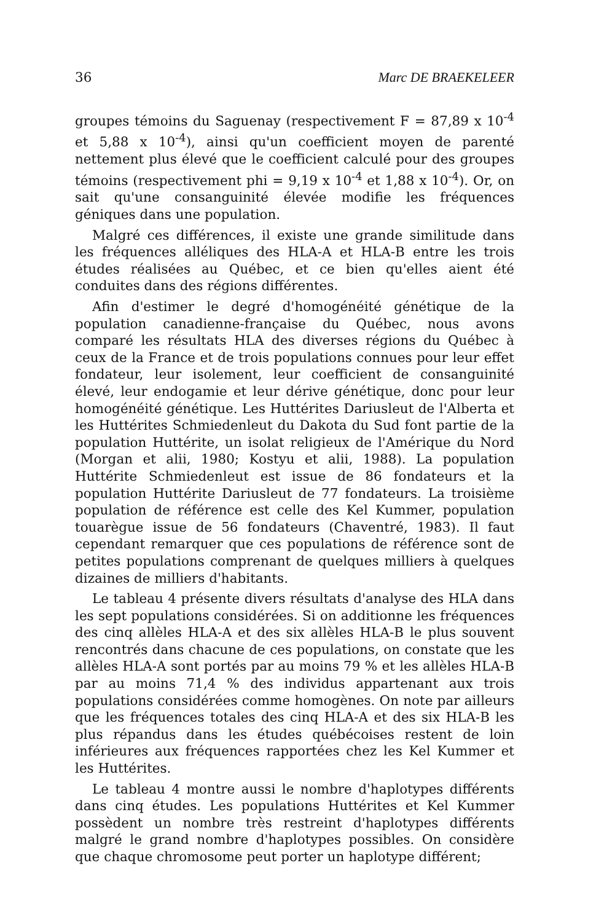36 Marc DE BRAEKELEER
groupes témoins du Saguenay (respectivement F = 87,89 x 10<sup>-4</sup> et 5,88 x 10<sup>-4</sup>), ainsi qu'un coefficient moyen de parenté nettement plus élevé que le coefficient calculé pour des groupes témoins (respectivement phi = 9,19 x 10<sup>-4</sup> et 1,88 x 10<sup>-4</sup>). Or, on sait qu'une consanguinité élevée modifie les fréquences géniques dans une population.
Malgré ces différences, il existe une grande similitude dans les fréquences alléliques des HLA-A et HLA-B entre les trois études réalisées au Québec, et ce bien qu'elles aient été conduites dans des régions différentes.
Afin d'estimer le degré d'homogénéité génétique de la population canadienne-française du Québec, nous avons comparé les résultats HLA des diverses régions du Québec à ceux de la France et de trois populations connues pour leur effet fondateur, leur isolement, leur coefficient de consanguinité élevé, leur endogamie et leur dérive génétique, donc pour leur homogénéité génétique. Les Huttérites Dariusleut de l'Alberta et les Huttérites Schmiedenleut du Dakota du Sud font partie de la population Huttérite, un isolat religieux de l'Amérique du Nord (Morgan et alii, 1980; Kostyu et alii, 1988). La population Huttérite Schmiedenleut est issue de 86 fondateurs et la population Huttérite Dariusleut de 77 fondateurs. La troisième population de référence est celle des Kel Kummer, population touarègue issue de 56 fondateurs (Chaventré, 1983). Il faut cependant remarquer que ces populations de référence sont de petites populations comprenant de quelques milliers à quelques dizaines de milliers d'habitants.
Le tableau 4 présente divers résultats d'analyse des HLA dans les sept populations considérées. Si on additionne les fréquences des cinq allèles HLA-A et des six allèles HLA-B le plus souvent rencontrés dans chacune de ces populations, on constate que les allèles HLA-A sont portés par au moins 79 % et les allèles HLA-B par au moins 71,4 % des individus appartenant aux trois populations considérées comme homogènes. On note par ailleurs que les fréquences totales des cinq HLA-A et des six HLA-B les plus répandus dans les études québécoises restent de loin inférieures aux fréquences rapportées chez les Kel Kummer et les Huttérites.
Le tableau 4 montre aussi le nombre d'haplotypes différents dans cinq études. Les populations Huttérites et Kel Kummer possèdent un nombre très restreint d'haplotypes différents malgré le grand nombre d'haplotypes possibles. On considère que chaque chromosome peut porter un haplotype différent;